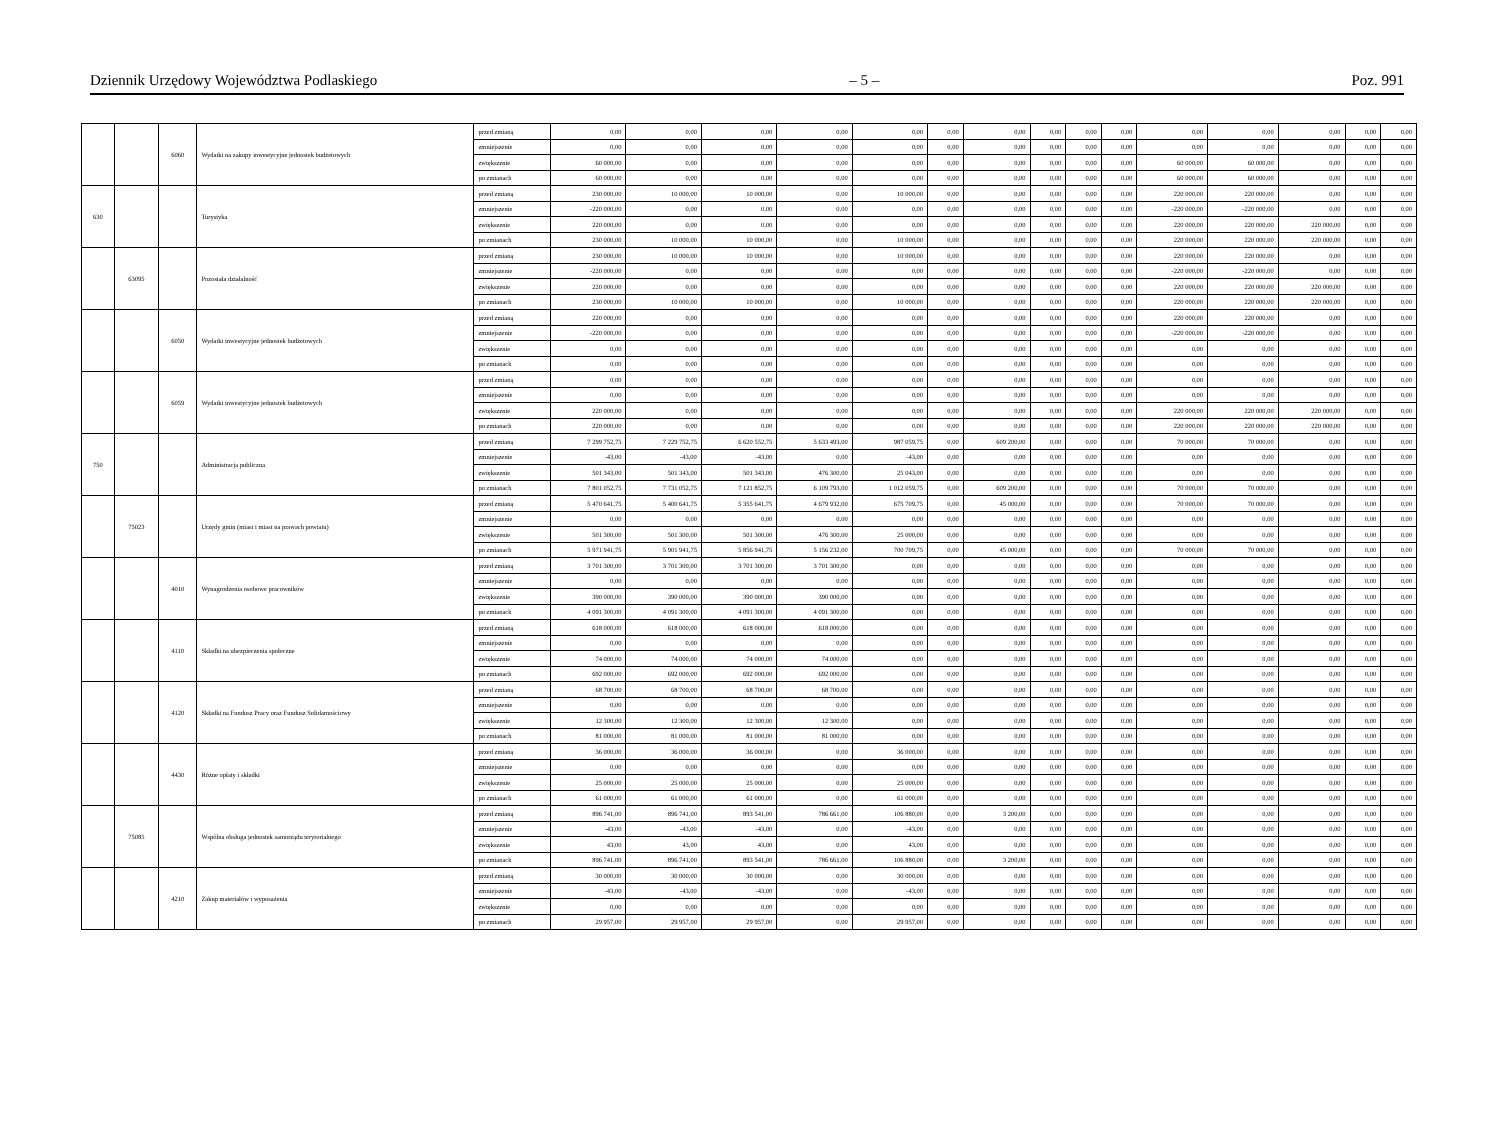Dziennik Urzędowy Województwa Podlaskiego – 5 – Poz. 991
| | | 6060 | Wydatki na zakupy inwestycyjne jednostek budżetowych | przed zmianą | 0,00 | 0,00 | 0,00 | 0,00 | 0,00 | 0,00 | 0,00 | 0,00 | 0,00 | 0,00 | 0,00 | 0,00 | 0,00 | 0,00 | 0,00 |
| | | | | zmniejszenie | 0,00 | 0,00 | 0,00 | 0,00 | 0,00 | 0,00 | 0,00 | 0,00 | 0,00 | 0,00 | 0,00 | 0,00 | 0,00 | 0,00 | 0,00 |
| | | | | zwiększenie | 60 000,00 | 0,00 | 0,00 | 0,00 | 0,00 | 0,00 | 0,00 | 0,00 | 0,00 | 0,00 | 60 000,00 | 60 000,00 | 0,00 | 0,00 | 0,00 |
| | | | | po zmianach | 60 000,00 | 0,00 | 0,00 | 0,00 | 0,00 | 0,00 | 0,00 | 0,00 | 0,00 | 0,00 | 60 000,00 | 60 000,00 | 0,00 | 0,00 | 0,00 |
| 630 | | | Turystyka | przed zmianą | 230 000,00 | 10 000,00 | 10 000,00 | 0,00 | 10 000,00 | 0,00 | 0,00 | 0,00 | 0,00 | 0,00 | 220 000,00 | 220 000,00 | 0,00 | 0,00 | 0,00 |
| | | | | zmniejszenie | -220 000,00 | 0,00 | 0,00 | 0,00 | 0,00 | 0,00 | 0,00 | 0,00 | 0,00 | 0,00 | -220 000,00 | -220 000,00 | 0,00 | 0,00 | 0,00 |
| | | | | zwiększenie | 220 000,00 | 0,00 | 0,00 | 0,00 | 0,00 | 0,00 | 0,00 | 0,00 | 0,00 | 0,00 | 220 000,00 | 220 000,00 | 220 000,00 | 0,00 | 0,00 |
| | | | | po zmianach | 230 000,00 | 10 000,00 | 10 000,00 | 0,00 | 10 000,00 | 0,00 | 0,00 | 0,00 | 0,00 | 0,00 | 220 000,00 | 220 000,00 | 220 000,00 | 0,00 | 0,00 |
| | 63095 | | Pozostała działalność | przed zmianą | 230 000,00 | 10 000,00 | 10 000,00 | 0,00 | 10 000,00 | 0,00 | 0,00 | 0,00 | 0,00 | 0,00 | 220 000,00 | 220 000,00 | 0,00 | 0,00 | 0,00 |
| | | | | zmniejszenie | -220 000,00 | 0,00 | 0,00 | 0,00 | 0,00 | 0,00 | 0,00 | 0,00 | 0,00 | 0,00 | -220 000,00 | -220 000,00 | 0,00 | 0,00 | 0,00 |
| | | | | zwiększenie | 220 000,00 | 0,00 | 0,00 | 0,00 | 0,00 | 0,00 | 0,00 | 0,00 | 0,00 | 0,00 | 220 000,00 | 220 000,00 | 220 000,00 | 0,00 | 0,00 |
| | | | | po zmianach | 230 000,00 | 10 000,00 | 10 000,00 | 0,00 | 10 000,00 | 0,00 | 0,00 | 0,00 | 0,00 | 0,00 | 220 000,00 | 220 000,00 | 220 000,00 | 0,00 | 0,00 |
| | | 6050 | Wydatki inwestycyjne jednostek budżetowych | przed zmianą | 220 000,00 | 0,00 | 0,00 | 0,00 | 0,00 | 0,00 | 0,00 | 0,00 | 0,00 | 0,00 | 220 000,00 | 220 000,00 | 0,00 | 0,00 | 0,00 |
| | | | | zmniejszenie | -220 000,00 | 0,00 | 0,00 | 0,00 | 0,00 | 0,00 | 0,00 | 0,00 | 0,00 | 0,00 | -220 000,00 | -220 000,00 | 0,00 | 0,00 | 0,00 |
| | | | | zwiększenie | 0,00 | 0,00 | 0,00 | 0,00 | 0,00 | 0,00 | 0,00 | 0,00 | 0,00 | 0,00 | 0,00 | 0,00 | 0,00 | 0,00 | 0,00 |
| | | | | po zmianach | 0,00 | 0,00 | 0,00 | 0,00 | 0,00 | 0,00 | 0,00 | 0,00 | 0,00 | 0,00 | 0,00 | 0,00 | 0,00 | 0,00 | 0,00 |
| | | 6059 | Wydatki inwestycyjne jednostek budżetowych | przed zmianą | 0,00 | 0,00 | 0,00 | 0,00 | 0,00 | 0,00 | 0,00 | 0,00 | 0,00 | 0,00 | 0,00 | 0,00 | 0,00 | 0,00 | 0,00 |
| | | | | zmniejszenie | 0,00 | 0,00 | 0,00 | 0,00 | 0,00 | 0,00 | 0,00 | 0,00 | 0,00 | 0,00 | 0,00 | 0,00 | 0,00 | 0,00 | 0,00 |
| | | | | zwiększenie | 220 000,00 | 0,00 | 0,00 | 0,00 | 0,00 | 0,00 | 0,00 | 0,00 | 0,00 | 0,00 | 220 000,00 | 220 000,00 | 220 000,00 | 0,00 | 0,00 |
| | | | | po zmianach | 220 000,00 | 0,00 | 0,00 | 0,00 | 0,00 | 0,00 | 0,00 | 0,00 | 0,00 | 0,00 | 220 000,00 | 220 000,00 | 220 000,00 | 0,00 | 0,00 |
| 750 | | | Administracja publiczna | przed zmianą | 7 299 752,75 | 7 229 752,75 | 6 620 552,75 | 5 633 493,00 | 987 059,75 | 0,00 | 609 200,00 | 0,00 | 0,00 | 0,00 | 70 000,00 | 70 000,00 | 0,00 | 0,00 | 0,00 |
| | | | | zmniejszenie | -43,00 | -43,00 | -43,00 | 0,00 | -43,00 | 0,00 | 0,00 | 0,00 | 0,00 | 0,00 | 0,00 | 0,00 | 0,00 | 0,00 | 0,00 |
| | | | | zwiększenie | 501 343,00 | 501 343,00 | 501 343,00 | 476 300,00 | 25 043,00 | 0,00 | 0,00 | 0,00 | 0,00 | 0,00 | 0,00 | 0,00 | 0,00 | 0,00 | 0,00 |
| | | | | po zmianach | 7 801 052,75 | 7 731 052,75 | 7 121 852,75 | 6 109 793,00 | 1 012 059,75 | 0,00 | 609 200,00 | 0,00 | 0,00 | 0,00 | 70 000,00 | 70 000,00 | 0,00 | 0,00 | 0,00 |
| | 75023 | | Urzędy gmin (miast i miast na prawach powiatu) | przed zmianą | 5 470 641,75 | 5 400 641,75 | 5 355 641,75 | 4 679 932,00 | 675 709,75 | 0,00 | 45 000,00 | 0,00 | 0,00 | 0,00 | 70 000,00 | 70 000,00 | 0,00 | 0,00 | 0,00 |
| | | | | zmniejszenie | 0,00 | 0,00 | 0,00 | 0,00 | 0,00 | 0,00 | 0,00 | 0,00 | 0,00 | 0,00 | 0,00 | 0,00 | 0,00 | 0,00 | 0,00 |
| | | | | zwiększenie | 501 300,00 | 501 300,00 | 501 300,00 | 476 300,00 | 25 000,00 | 0,00 | 0,00 | 0,00 | 0,00 | 0,00 | 0,00 | 0,00 | 0,00 | 0,00 | 0,00 |
| | | | | po zmianach | 5 971 941,75 | 5 901 941,75 | 5 856 941,75 | 5 156 232,00 | 700 709,75 | 0,00 | 45 000,00 | 0,00 | 0,00 | 0,00 | 70 000,00 | 70 000,00 | 0,00 | 0,00 | 0,00 |
| | | 4010 | Wynagrodzenia osobowe pracowników | przed zmianą | 3 701 300,00 | 3 701 300,00 | 3 701 300,00 | 3 701 300,00 | 0,00 | 0,00 | 0,00 | 0,00 | 0,00 | 0,00 | 0,00 | 0,00 | 0,00 | 0,00 | 0,00 |
| | | | | zmniejszenie | 0,00 | 0,00 | 0,00 | 0,00 | 0,00 | 0,00 | 0,00 | 0,00 | 0,00 | 0,00 | 0,00 | 0,00 | 0,00 | 0,00 | 0,00 |
| | | | | zwiększenie | 390 000,00 | 390 000,00 | 390 000,00 | 390 000,00 | 0,00 | 0,00 | 0,00 | 0,00 | 0,00 | 0,00 | 0,00 | 0,00 | 0,00 | 0,00 | 0,00 |
| | | | | po zmianach | 4 091 300,00 | 4 091 300,00 | 4 091 300,00 | 4 091 300,00 | 0,00 | 0,00 | 0,00 | 0,00 | 0,00 | 0,00 | 0,00 | 0,00 | 0,00 | 0,00 | 0,00 |
| | | 4110 | Składki na ubezpieczenia społeczne | przed zmianą | 618 000,00 | 618 000,00 | 618 000,00 | 618 000,00 | 0,00 | 0,00 | 0,00 | 0,00 | 0,00 | 0,00 | 0,00 | 0,00 | 0,00 | 0,00 | 0,00 |
| | | | | zmniejszenie | 0,00 | 0,00 | 0,00 | 0,00 | 0,00 | 0,00 | 0,00 | 0,00 | 0,00 | 0,00 | 0,00 | 0,00 | 0,00 | 0,00 | 0,00 |
| | | | | zwiększenie | 74 000,00 | 74 000,00 | 74 000,00 | 74 000,00 | 0,00 | 0,00 | 0,00 | 0,00 | 0,00 | 0,00 | 0,00 | 0,00 | 0,00 | 0,00 | 0,00 |
| | | | | po zmianach | 692 000,00 | 692 000,00 | 692 000,00 | 692 000,00 | 0,00 | 0,00 | 0,00 | 0,00 | 0,00 | 0,00 | 0,00 | 0,00 | 0,00 | 0,00 | 0,00 |
| | | 4120 | Składki na Fundusz Pracy oraz Fundusz Solidarnościowy | przed zmianą | 68 700,00 | 68 700,00 | 68 700,00 | 68 700,00 | 0,00 | 0,00 | 0,00 | 0,00 | 0,00 | 0,00 | 0,00 | 0,00 | 0,00 | 0,00 | 0,00 |
| | | | | zmniejszenie | 0,00 | 0,00 | 0,00 | 0,00 | 0,00 | 0,00 | 0,00 | 0,00 | 0,00 | 0,00 | 0,00 | 0,00 | 0,00 | 0,00 | 0,00 |
| | | | | zwiększenie | 12 300,00 | 12 300,00 | 12 300,00 | 12 300,00 | 0,00 | 0,00 | 0,00 | 0,00 | 0,00 | 0,00 | 0,00 | 0,00 | 0,00 | 0,00 | 0,00 |
| | | | | po zmianach | 81 000,00 | 81 000,00 | 81 000,00 | 81 000,00 | 0,00 | 0,00 | 0,00 | 0,00 | 0,00 | 0,00 | 0,00 | 0,00 | 0,00 | 0,00 | 0,00 |
| | | 4430 | Różne opłaty i składki | przed zmianą | 36 000,00 | 36 000,00 | 36 000,00 | 0,00 | 36 000,00 | 0,00 | 0,00 | 0,00 | 0,00 | 0,00 | 0,00 | 0,00 | 0,00 | 0,00 | 0,00 |
| | | | | zmniejszenie | 0,00 | 0,00 | 0,00 | 0,00 | 0,00 | 0,00 | 0,00 | 0,00 | 0,00 | 0,00 | 0,00 | 0,00 | 0,00 | 0,00 | 0,00 |
| | | | | zwiększenie | 25 000,00 | 25 000,00 | 25 000,00 | 0,00 | 25 000,00 | 0,00 | 0,00 | 0,00 | 0,00 | 0,00 | 0,00 | 0,00 | 0,00 | 0,00 | 0,00 |
| | | | | po zmianach | 61 000,00 | 61 000,00 | 61 000,00 | 0,00 | 61 000,00 | 0,00 | 0,00 | 0,00 | 0,00 | 0,00 | 0,00 | 0,00 | 0,00 | 0,00 | 0,00 |
| | 75085 | | Wspólna obsługa jednostek samorządu terytorialnego | przed zmianą | 896 741,00 | 896 741,00 | 893 541,00 | 786 661,00 | 106 880,00 | 0,00 | 3 200,00 | 0,00 | 0,00 | 0,00 | 0,00 | 0,00 | 0,00 | 0,00 | 0,00 |
| | | | | zmniejszenie | -43,00 | -43,00 | -43,00 | 0,00 | -43,00 | 0,00 | 0,00 | 0,00 | 0,00 | 0,00 | 0,00 | 0,00 | 0,00 | 0,00 | 0,00 |
| | | | | zwiększenie | 43,00 | 43,00 | 43,00 | 0,00 | 43,00 | 0,00 | 0,00 | 0,00 | 0,00 | 0,00 | 0,00 | 0,00 | 0,00 | 0,00 | 0,00 |
| | | | | po zmianach | 896 741,00 | 896 741,00 | 893 541,00 | 786 661,00 | 106 880,00 | 0,00 | 3 200,00 | 0,00 | 0,00 | 0,00 | 0,00 | 0,00 | 0,00 | 0,00 | 0,00 |
| | | 4210 | Zakup materiałów i wyposażenia | przed zmianą | 30 000,00 | 30 000,00 | 30 000,00 | 0,00 | 30 000,00 | 0,00 | 0,00 | 0,00 | 0,00 | 0,00 | 0,00 | 0,00 | 0,00 | 0,00 | 0,00 |
| | | | | zmniejszenie | -43,00 | -43,00 | -43,00 | 0,00 | -43,00 | 0,00 | 0,00 | 0,00 | 0,00 | 0,00 | 0,00 | 0,00 | 0,00 | 0,00 | 0,00 |
| | | | | zwiększenie | 0,00 | 0,00 | 0,00 | 0,00 | 0,00 | 0,00 | 0,00 | 0,00 | 0,00 | 0,00 | 0,00 | 0,00 | 0,00 | 0,00 | 0,00 |
| | | | | po zmianach | 29 957,00 | 29 957,00 | 29 957,00 | 0,00 | 29 957,00 | 0,00 | 0,00 | 0,00 | 0,00 | 0,00 | 0,00 | 0,00 | 0,00 | 0,00 | 0,00 |